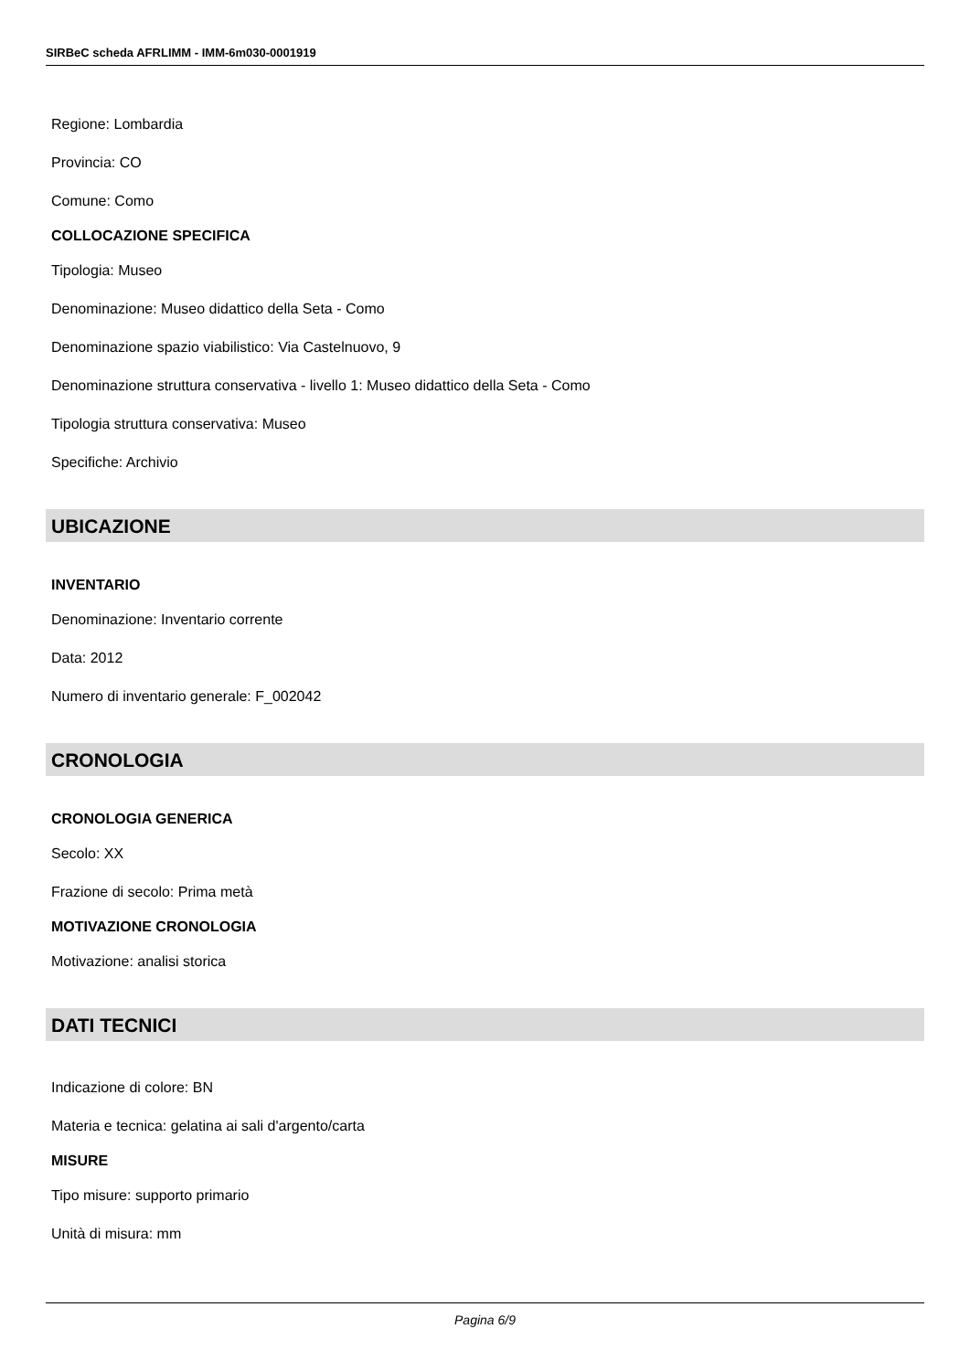SIRBeC scheda AFRLIMM - IMM-6m030-0001919
Regione: Lombardia
Provincia: CO
Comune: Como
COLLOCAZIONE SPECIFICA
Tipologia: Museo
Denominazione: Museo didattico della Seta - Como
Denominazione spazio viabilistico: Via Castelnuovo, 9
Denominazione struttura conservativa - livello 1: Museo didattico della Seta - Como
Tipologia struttura conservativa: Museo
Specifiche: Archivio
UBICAZIONE
INVENTARIO
Denominazione: Inventario corrente
Data: 2012
Numero di inventario generale: F_002042
CRONOLOGIA
CRONOLOGIA GENERICA
Secolo: XX
Frazione di secolo: Prima metà
MOTIVAZIONE CRONOLOGIA
Motivazione: analisi storica
DATI TECNICI
Indicazione di colore: BN
Materia e tecnica: gelatina ai sali d'argento/carta
MISURE
Tipo misure: supporto primario
Unità di misura: mm
Pagina 6/9